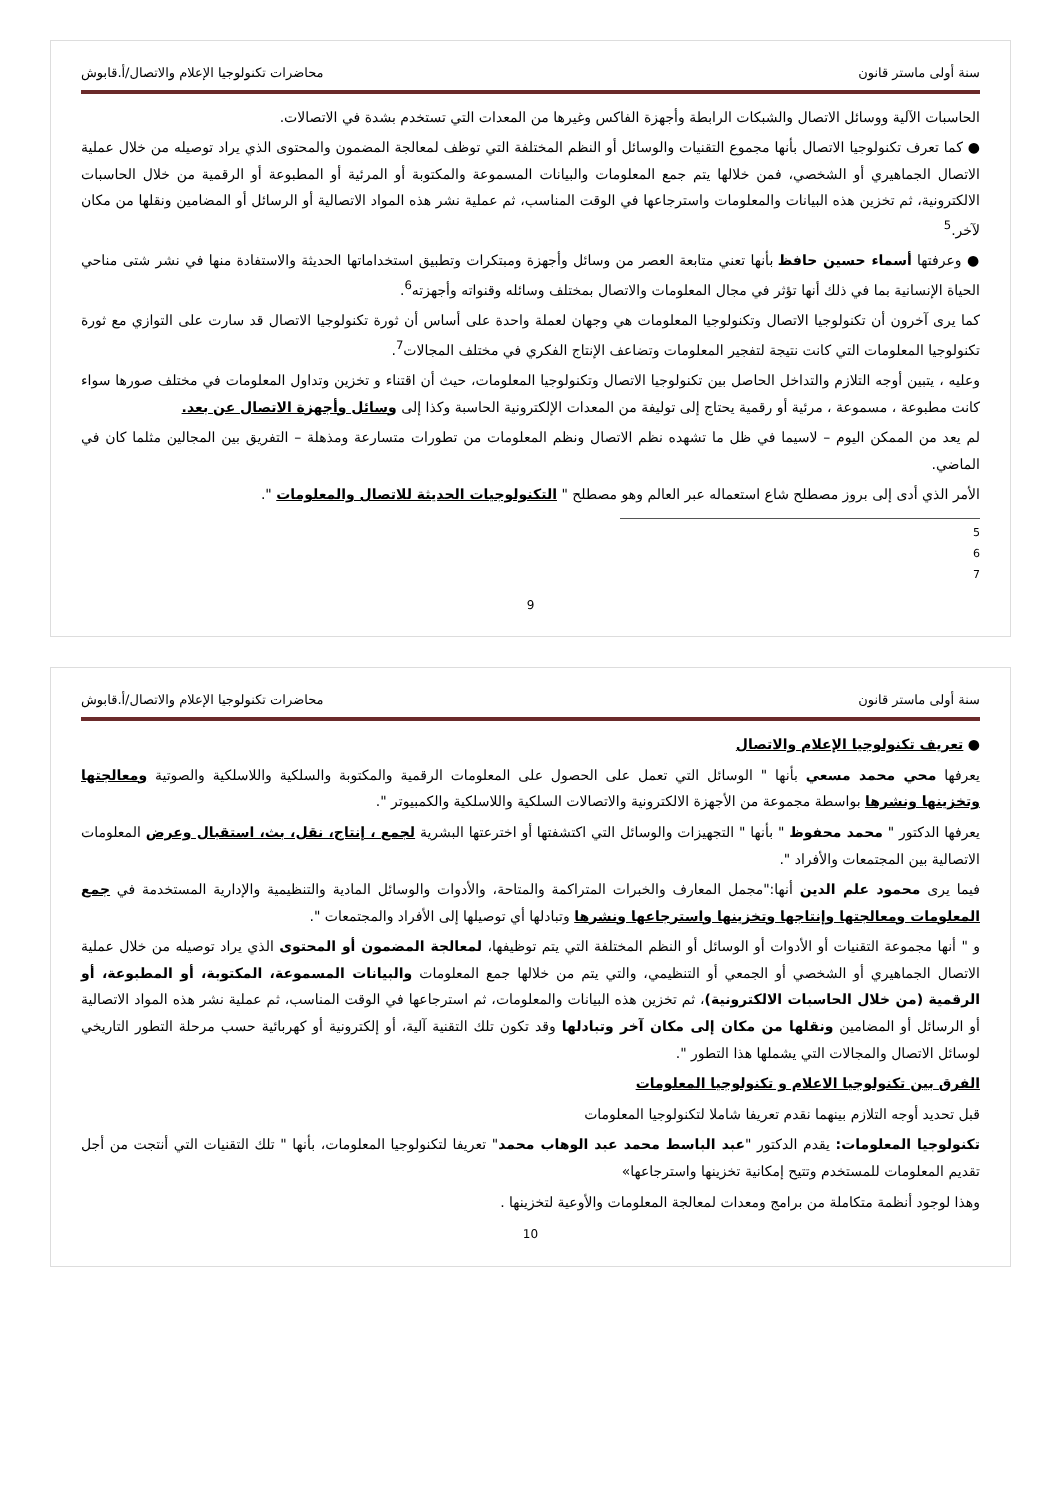سنة أولى ماستر قانون محاضرات تكنولوجيا الإعلام والاتصال/أ.قابوش
الحاسبات الآلية ووسائل الاتصال والشبكات الرابطة وأجهزة الفاكس وغيرها من المعدات التي تستخدم بشدة في الاتصالات.
● كما تعرف تكنولوجيا الاتصال بأنها مجموع التقنيات والوسائل أو النظم المختلفة التي توظف لمعالجة المضمون والمحتوى الذي يراد توصيله من خلال عملية الاتصال الجماهيري أو الشخصي، فمن خلالها يتم جمع المعلومات والبيانات المسموعة والمكتوبة أو المرئية أو المطبوعة أو الرقمية من خلال الحاسبات الالكترونية، ثم تخزين هذه البيانات والمعلومات واسترجاعها في الوقت المناسب، ثم عملية نشر هذه المواد الاتصالية أو الرسائل أو المضامين ونقلها من مكان لآخر.<sup>5</sup>
● وعرفتها أسماء حسين حافظ بأنها تعني متابعة العصر من وسائل وأجهزة ومبتكرات وتطبيق استخداماتها الحديثة والاستفادة منها في نشر شتى مناحي الحياة الإنسانية بما في ذلك أنها تؤثر في مجال المعلومات والاتصال بمختلف وسائله وقنواته وأجهزته<sup>6</sup>.
كما يرى آخرون أن تكنولوجيا الاتصال وتكنولوجيا المعلومات هي وجهان لعملة واحدة على أساس أن ثورة تكنولوجيا الاتصال قد سارت على التوازي مع ثورة تكنولوجيا المعلومات التي كانت نتيجة لتفجير المعلومات وتضاعف الإنتاج الفكري في مختلف المجالات<sup>7</sup>.
وعليه ، يتبين أوجه التلازم والتداخل الحاصل بين تكنولوجيا الاتصال وتكنولوجيا المعلومات، حيث أن اقتناء و تخزين وتداول المعلومات في مختلف صورها سواء كانت مطبوعة ، مسموعة ، مرئية أو رقمية يحتاج إلى توليفة من المعدات الإلكترونية الحاسبة وكذا إلى وسائل وأجهزة الاتصال عن بعد.
لم يعد من الممكن اليوم – لاسيما في ظل ما تشهده نظم الاتصال ونظم المعلومات من تطورات متسارعة ومذهلة – التفريق بين المجالين مثلما كان في الماضي.
الأمر الذي أدى إلى بروز مصطلح شاع استعماله عبر العالم وهو مصطلح " التكنولوجيات الحديثة للاتصال والمعلومات ".
5
6
7
9
سنة أولى ماستر قانون محاضرات تكنولوجيا الإعلام والاتصال/أ.قابوش
● تعريف تكنولوجيا الإعلام والاتصال
يعرفها محي محمد مسعي بأنها " الوسائل التي تعمل على الحصول على المعلومات الرقمية والمكتوبة والسلكية واللاسلكية والصوتية ومعالجتها وتخزينها ونشرها بواسطة مجموعة من الأجهزة الالكترونية والاتصالات السلكية واللاسلكية والكمبيوتر ".
يعرفها الدكتور " محمد محفوظ " بأنها " التجهيزات والوسائل التي اكتشفتها أو اخترعتها البشرية لجمع ، إنتاج، نقل، بث، استقبال وعرض المعلومات الاتصالية بين المجتمعات والأفراد ".
فيما يرى محمود علم الدين أنها:"مجمل المعارف والخبرات المتراكمة والمتاحة، والأدوات والوسائل المادية والتنظيمية والإدارية المستخدمة في جمع المعلومات ومعالجتها وإنتاجها وتخزينها واسترجاعها ونشرها وتبادلها أي توصيلها إلى الأفراد والمجتمعات ".
و " أنها مجموعة التقنيات أو الأدوات أو الوسائل أو النظم المختلفة التي يتم توظيفها، لمعالجة المضمون أو المحتوى الذي يراد توصيله من خلال عملية الاتصال الجماهيري أو الشخصي أو الجمعي أو التنظيمي، والتي يتم من خلالها جمع المعلومات والبيانات المسموعة، المكتوبة، أو المطبوعة، أو الرقمية (من خلال الحاسبات الالكترونية)، ثم تخزين هذه البيانات والمعلومات، ثم استرجاعها في الوقت المناسب، ثم عملية نشر هذه المواد الاتصالية أو الرسائل أو المضامين ونقلها من مكان إلى مكان آخر وتبادلها وقد تكون تلك التقنية آلية، أو إلكترونية أو كهربائية حسب مرحلة التطور التاريخي لوسائل الاتصال والمجالات التي يشملها هذا التطور ".
الفرق بين تكنولوجيا الاعلام و تكنولوجيا المعلومات
قبل تحديد أوجه التلازم بينهما نقدم تعريفا شاملا لتكنولوجيا المعلومات
تكنولوجيا المعلومات: يقدم الدكتور "عبد الباسط محمد عبد الوهاب محمد" تعريفا لتكنولوجيا المعلومات، بأنها " تلك التقنيات التي أنتجت من أجل تقديم المعلومات للمستخدم وتتيح إمكانية تخزينها واسترجاعها»
وهذا لوجود أنظمة متكاملة من برامج ومعدات لمعالجة المعلومات والأوعية لتخزينها .
10